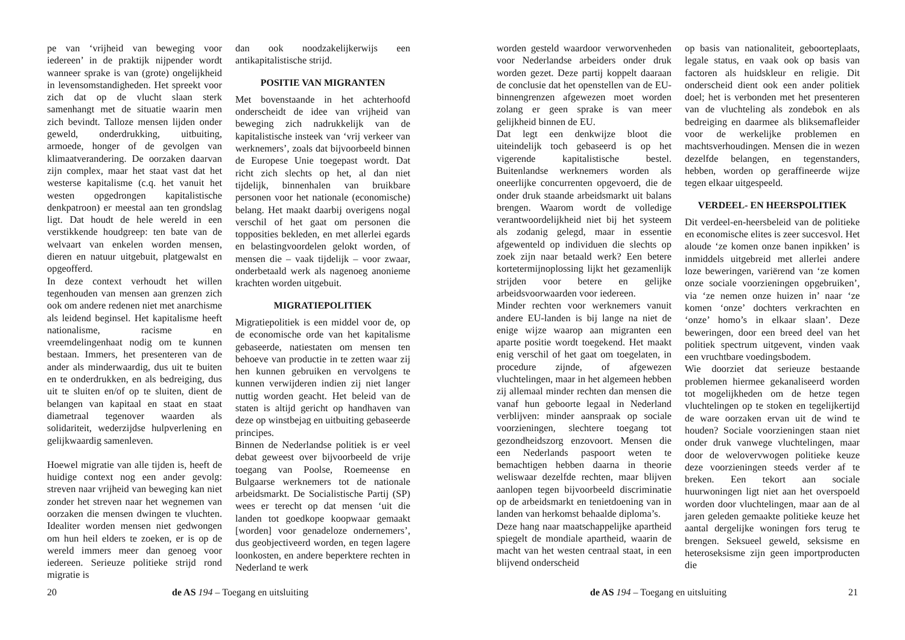pe van ‘vrijheid van beweging voor iedereen’ in de praktijk nijpender wordt wanneer sprake is van (grote) ongelijkheid in levensomstandigheden. Het spreekt voor zich dat op de vlucht slaan sterk samenhangt met de situatie waarin men zich bevindt. Talloze mensen lijden onder geweld, onderdrukking, uitbuiting, armoede, honger of de gevolgen van klimaatverandering. De oorzaken daarvan zijn complex, maar het staat vast dat het westerse kapitalisme (c.q. het vanuit het westen opgedrongen kapitalistische denkpatroon) er meestal aan ten grondslag ligt. Dat houdt de hele wereld in een verstikkende houdgreep: ten bate van de welvaart van enkelen worden mensen, dieren en natuur uitgebuit, platgewalst en opgeofferd.
In deze context verhoudt het willen tegenhouden van mensen aan grenzen zich ook om andere redenen niet met anarchisme als leidend beginsel. Het kapitalisme heeft nationalisme, racisme en vreemdelingenhaat nodig om te kunnen bestaan. Immers, het presenteren van de ander als minderwaardig, dus uit te buiten en te onderdrukken, en als bedreiging, dus uit te sluiten en/of op te sluiten, dient de belangen van kapitaal en staat en staat diametraal tegenover waarden als solidariteit, wederzijdse hulpverlening en gelijkwaardig samenleven.
Hoewel migratie van alle tijden is, heeft de huidige context nog een ander gevolg: streven naar vrijheid van beweging kan niet zonder het streven naar het wegnemen van oorzaken die mensen dwingen te vluchten. Idealiter worden mensen niet gedwongen om hun heil elders te zoeken, er is op de wereld immers meer dan genoeg voor iedereen. Serieuze politieke strijd rond migratie is
dan ook noodzakelijkerwijs een antikapitalistische strijd.
POSITIE VAN MIGRANTEN
Met bovenstaande in het achterhoofd onderscheidt de idee van vrijheid van beweging zich nadrukkelijk van de kapitalistische insteek van ‘vrij verkeer van werknemers’, zoals dat bijvoorbeeld binnen de Europese Unie toegepast wordt. Dat richt zich slechts op het, al dan niet tijdelijk, binnenhalen van bruikbare personen voor het nationale (economische) belang. Het maakt daarbij overigens nogal verschil of het gaat om personen die topposities bekleden, en met allerlei egards en belastingvoordelen gelokt worden, of mensen die – vaak tijdelijk – voor zwaar, onderbetaald werk als nagenoeg anonieme krachten worden uitgebuit.
MIGRATIEPOLITIEK
Migratiepolitiek is een middel voor de, op de economische orde van het kapitalisme gebaseerde, natiestaten om mensen ten behoeve van productie in te zetten waar zij hen kunnen gebruiken en vervolgens te kunnen verwijderen indien zij niet langer nuttig worden geacht. Het beleid van de staten is altijd gericht op handhaven van deze op winstbejag en uitbuiting gebaseerde principes.
Binnen de Nederlandse politiek is er veel debat geweest over bijvoorbeeld de vrije toegang van Poolse, Roemeense en Bulgaarse werknemers tot de nationale arbeidsmarkt. De Socialistische Partij (SP) wees er terecht op dat mensen ‘uit die landen tot goedkope koopwaar gemaakt [worden] voor genadeloze ondernemers’, dus geobjectiveerd worden, en tegen lagere loonkosten, en andere beperktere rechten in Nederland te werk
20 de AS 194 – Toegang en uitsluiting
worden gesteld waardoor verworvenheden voor Nederlandse arbeiders onder druk worden gezet. Deze partij koppelt daaraan de conclusie dat het openstellen van de EU-binnengrenzen afgewezen moet worden zolang er geen sprake is van meer gelijkheid binnen de EU.
Dat legt een denkwijze bloot die uiteindelijk toch gebaseerd is op het vigerende kapitalistische bestel. Buitenlandse werknemers worden als oneerlijke concurrenten opgevoerd, die de onder druk staande arbeidsmarkt uit balans brengen. Waarom wordt de volledige verantwoordelijkheid niet bij het systeem als zodanig gelegd, maar in essentie afgewenteld op individuen die slechts op zoek zijn naar betaald werk? Een betere kortetermijnoplossing lijkt het gezamenlijk strijden voor betere en gelijke arbeidsvoorwaarden voor iedereen.
Minder rechten voor werknemers vanuit andere EU-landen is bij lange na niet de enige wijze waarop aan migranten een aparte positie wordt toegekend. Het maakt enig verschil of het gaat om toegelaten, in procedure zijnde, of afgewezen vluchtelingen, maar in het algemeen hebben zij allemaal minder rechten dan mensen die vanaf hun geboorte legaal in Nederland verblijven: minder aanspraak op sociale voorzieningen, slechtere toegang tot gezondheidszorg enzovoort. Mensen die een Nederlands paspoort weten te bemachtigen hebben daarna in theorie weliswaar dezelfde rechten, maar blijven aanlopen tegen bijvoorbeeld discriminatie op de arbeidsmarkt en tenietdoening van in landen van herkomst behaalde diploma’s.
Deze hang naar maatschappelijke apartheid spiegelt de mondiale apartheid, waarin de macht van het westen centraal staat, in een blijvend onderscheid
op basis van nationaliteit, geboorteplaats, legale status, en vaak ook op basis van factoren als huidskleur en religie. Dit onderscheid dient ook een ander politiek doel; het is verbonden met het presenteren van de vluchteling als zondebok en als bedreiging en daarmee als bliksemafleider voor de werkelijke problemen en machtsverhoudingen. Mensen die in wezen dezelfde belangen, en tegenstanders, hebben, worden op geraffineerde wijze tegen elkaar uitgespeeld.
VERDEEL- EN HEERSPOLITIEK
Dit verdeel-en-heersbeleid van de politieke en economische elites is zeer succesvol. Het aloude ‘ze komen onze banen inpikken’ is inmiddels uitgebreid met allerlei andere loze beweringen, variërend van ‘ze komen onze sociale voorzieningen opgebruiken’, via ‘ze nemen onze huizen in’ naar ‘ze komen ‘onze’ dochters verkrachten en ‘onze’ homo’s in elkaar slaan’. Deze beweringen, door een breed deel van het politiek spectrum uitgevent, vinden vaak een vruchtbare voedingsbodem.
Wie doorziet dat serieuze bestaande problemen hiermee gekanaliseerd worden tot mogelijkheden om de hetze tegen vluchtelingen op te stoken en tegelijkertijd de ware oorzaken ervan uit de wind te houden? Sociale voorzieningen staan niet onder druk vanwege vluchtelingen, maar door de welovervwogen politieke keuze deze voorzieningen steeds verder af te breken. Een tekort aan sociale huurwoningen ligt niet aan het overspoeld worden door vluchtelingen, maar aan de al jaren geleden gemaakte politieke keuze het aantal dergelijke woningen fors terug te brengen. Seksueel geweld, seksisme en heteroseksisme zijn geen importproducten die
de AS 194 – Toegang en uitsluiting 21